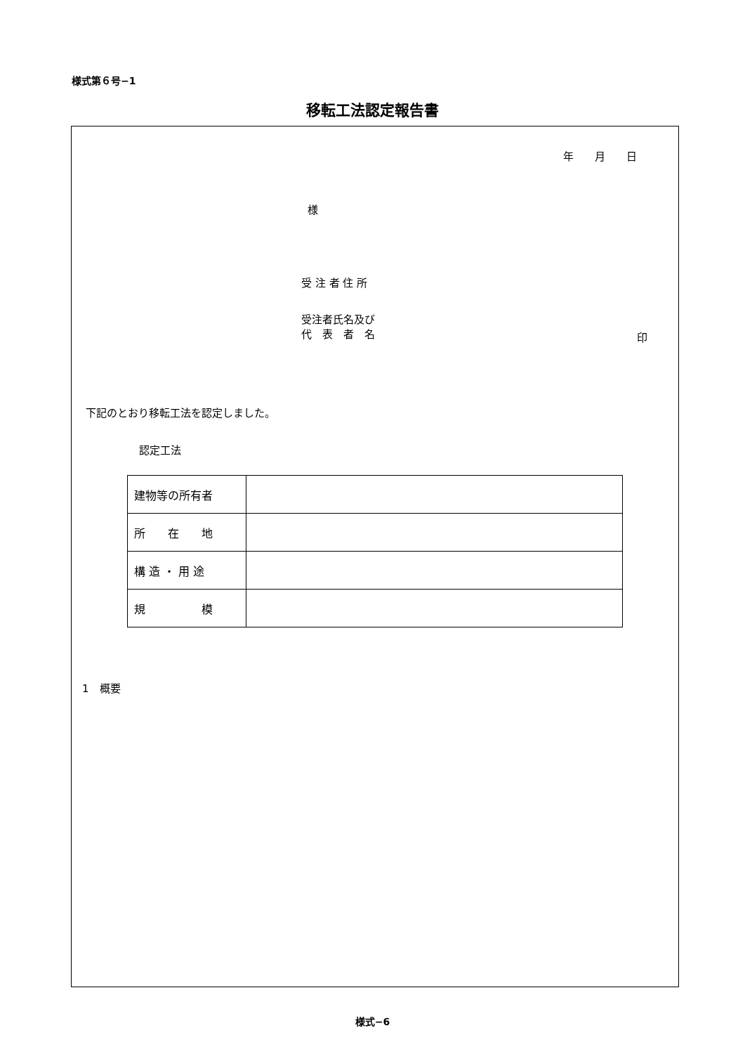様式第６号−1
移転工法認定報告書
年　　月　　日
様
受 注 者 住 所
受注者氏名及び
代　表　者　名
印
下記のとおり移転工法を認定しました。
認定工法
| 建物等の所有者 | |
| 所 在 地 | |
| 構 造 ・ 用 途 | |
| 規 模 | |
1　概要
様式−6